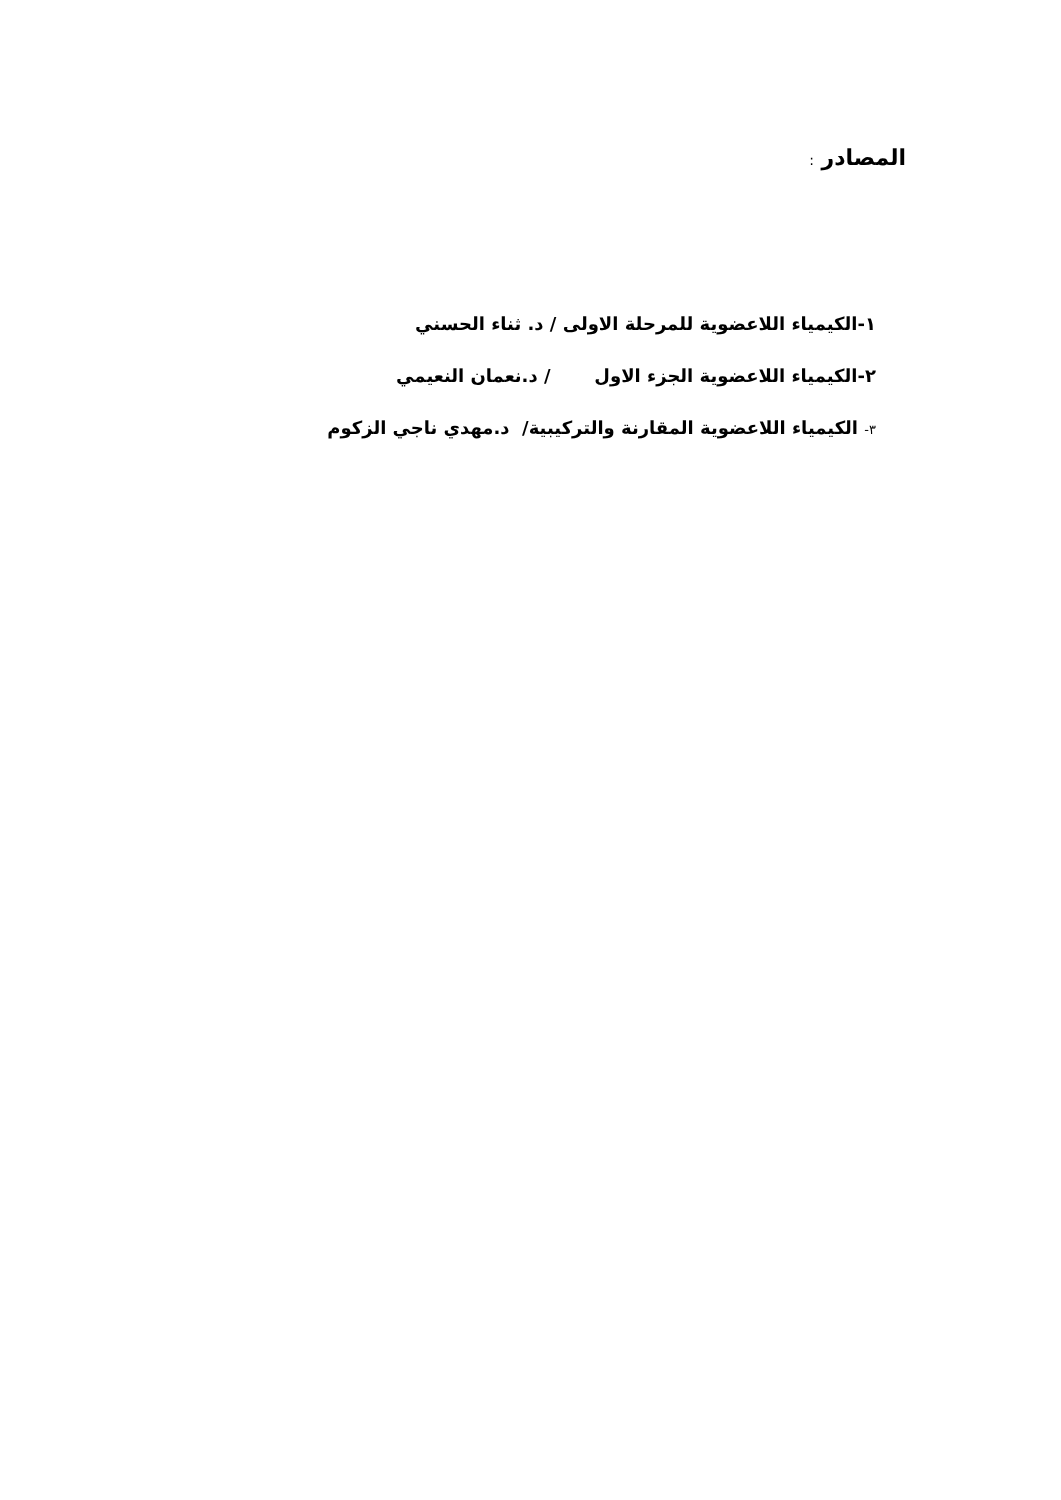المصادر :
١-الكيمياء اللاعضوية للمرحلة الاولى / د. ثناء الحسني
٢-الكيمياء اللاعضوية الجزء الاول / د.نعمان النعيمي
٣- الكيمياء اللاعضوية المقارنة والتركيبية/ د.مهدي ناجي الزكوم